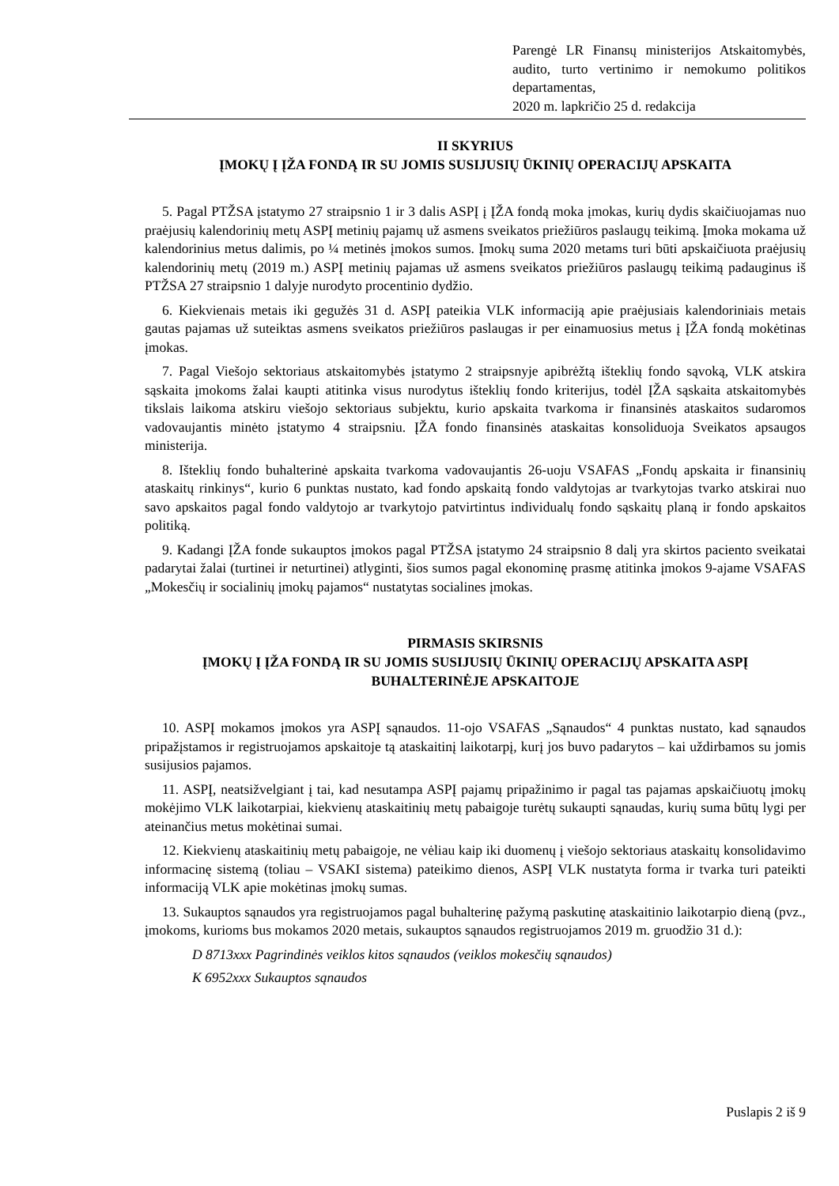Parengė LR Finansų ministerijos Atskaitomybės, audito, turto vertinimo ir nemokumo politikos departamentas,
2020 m. lapkričio 25 d. redakcija
II SKYRIUS
ĮMOKŲ Į ĮŽA FONDĄ IR SU JOMIS SUSIJUSIŲ ŪKINIŲ OPERACIJŲ APSKAITA
5. Pagal PTŽSA įstatymo 27 straipsnio 1 ir 3 dalis ASPĮ į ĮŽA fondą moka įmokas, kurių dydis skaičiuojamas nuo praėjusių kalendorinių metų ASPĮ metinių pajamų už asmens sveikatos priežiūros paslaugų teikimą. Įmoka mokama už kalendorinius metus dalimis, po ¼ metinės įmokos sumos. Įmokų suma 2020 metams turi būti apskaičiuota praėjusių kalendorinių metų (2019 m.) ASPĮ metinių pajamas už asmens sveikatos priežiūros paslaugų teikimą padauginus iš PTŽSA 27 straipsnio 1 dalyje nurodyto procentinio dydžio.
6. Kiekvienais metais iki gegužės 31 d. ASPĮ pateikia VLK informaciją apie praėjusiais kalendoriniais metais gautas pajamas už suteiktas asmens sveikatos priežiūros paslaugas ir per einamuosius metus į ĮŽA fondą mokėtinas įmokas.
7. Pagal Viešojo sektoriaus atskaitomybės įstatymo 2 straipsnyje apibrėžtą išteklių fondo sąvoką, VLK atskira sąskaita įmokoms žalai kaupti atitinka visus nurodytus išteklių fondo kriterijus, todėl ĮŽA sąskaita atskaitomybės tikslais laikoma atskiru viešojo sektoriaus subjektu, kurio apskaita tvarkoma ir finansinės ataskaitos sudaromos vadovaujantis minėto įstatymo 4 straipsniu. ĮŽA fondo finansinės ataskaitas konsoliduoja Sveikatos apsaugos ministerija.
8. Išteklių fondo buhalterinė apskaita tvarkoma vadovaujantis 26-uoju VSAFAS „Fondų apskaita ir finansinių ataskaitų rinkinys“, kurio 6 punktas nustato, kad fondo apskaitą fondo valdytojas ar tvarkytojas tvarko atskirai nuo savo apskaitos pagal fondo valdytojo ar tvarkytojo patvirtintus individualų fondo sąskaitų planą ir fondo apskaitos politiką.
9. Kadangi ĮŽA fonde sukauptos įmokos pagal PTŽSA įstatymo 24 straipsnio 8 dalį yra skirtos paciento sveikatai padarytai žalai (turtinei ir neturtinei) atlyginti, šios sumos pagal ekonominę prasmę atitinka įmokos 9-ajame VSAFAS „Mokesčių ir socialinių įmokų pajamos“ nustatytas socialines įmokas.
PIRMASIS SKIRSNIS
ĮMOKŲ Į ĮŽA FONDĄ IR SU JOMIS SUSIJUSIŲ ŪKINIŲ OPERACIJŲ APSKAITA ASPĮ BUHALTERINĖJE APSKAITOJE
10. ASPĮ mokamos įmokos yra ASPĮ sąnaudos. 11-ojo VSAFAS „Sąnaudos“ 4 punktas nustato, kad sąnaudos pripažįstamos ir registruojamos apskaitoje tą ataskaitinį laikotarpį, kurį jos buvo padarytos – kai uždirbamos su jomis susijusios pajamos.
11. ASPĮ, neatsižvelgiant į tai, kad nesutampa ASPĮ pajamų pripažinimo ir pagal tas pajamas apskaičiuotų įmokų mokėjimo VLK laikotarpiai, kiekvienų ataskaitinių metų pabaigoje turėtų sukaupti sąnaudas, kurių suma būtų lygi per ateinančius metus mokėtinai sumai.
12. Kiekvienų ataskaitinių metų pabaigoje, ne vėliau kaip iki duomenų į viešojo sektoriaus ataskaitų konsolidavimo informacinę sistemą (toliau – VSAKI sistema) pateikimo dienos, ASPĮ VLK nustatyta forma ir tvarka turi pateikti informaciją VLK apie mokėtinas įmokų sumas.
13. Sukauptos sąnaudos yra registruojamos pagal buhalterinę pažymą paskutinę ataskaitinio laikotarpio dieną (pvz., įmokoms, kurioms bus mokamos 2020 metais, sukauptos sąnaudos registruojamos 2019 m. gruodžio 31 d.):
D 8713xxx Pagrindinės veiklos kitos sąnaudos (veiklos mokesčių sąnaudos)
K 6952xxx Sukauptos sąnaudos
Puslapis 2 iš 9